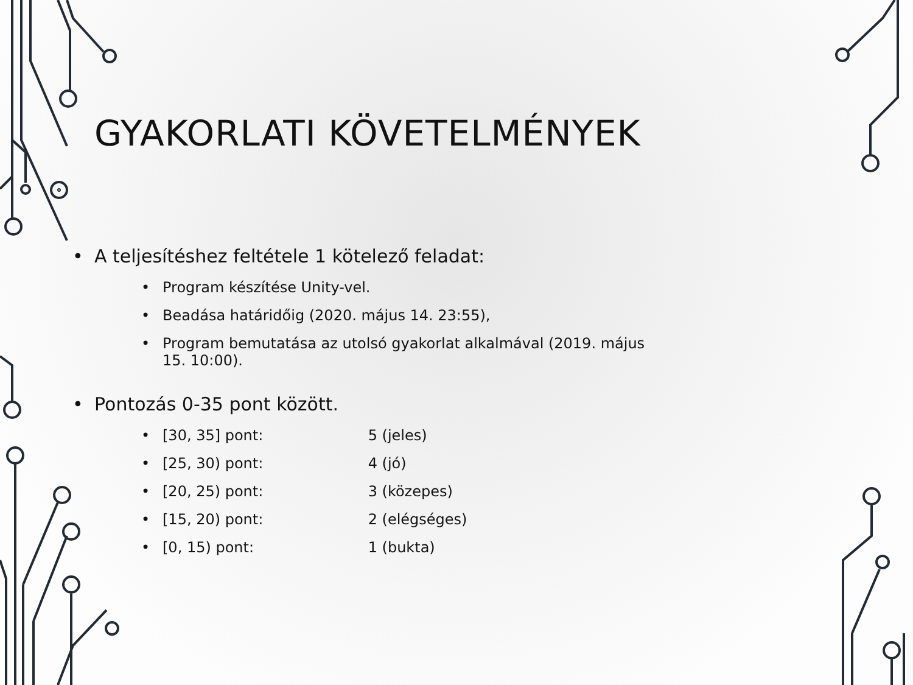GYAKORLATI KÖVETELMÉNYEK
• A teljesítéshez feltétele 1 kötelező feladat:
• Program készítése Unity-vel.
• Beadása határidőig (2020. május 14. 23:55),
• Program bemutatása az utolsó gyakorlat alkalmával (2019. május 15. 10:00).
• Pontozás 0-35 pont között.
• [30, 35] pont: 5 (jeles)
• [25, 30) pont: 4 (jó)
• [20, 25) pont: 3 (közepes)
• [15, 20) pont: 2 (elégséges)
• [0, 15) pont: 1 (bukta)